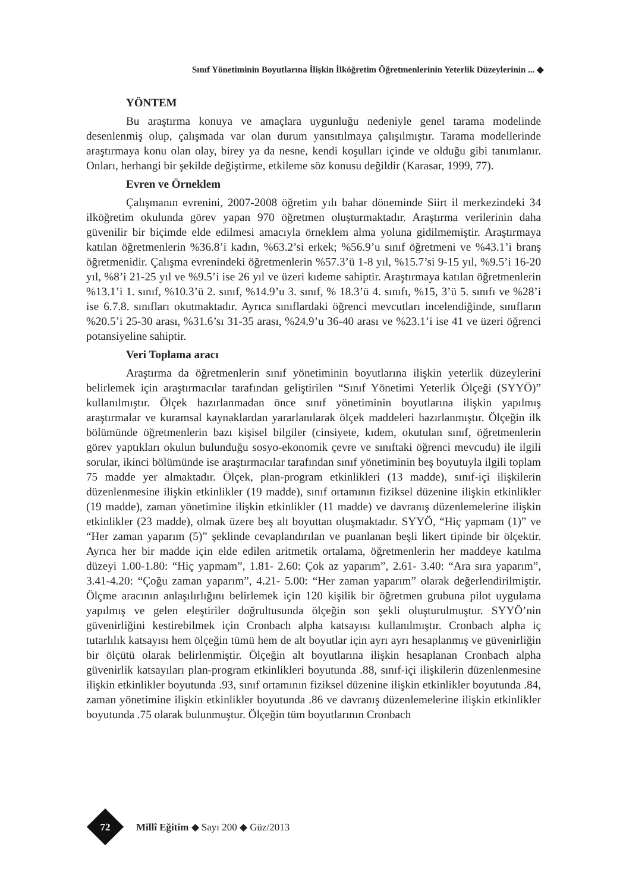Sınıf Yönetiminin Boyutlarına İlişkin İlköğretim Öğretmenlerinin Yeterlik Düzeylerinin ... ◆
YÖNTEM
Bu araştırma konuya ve amaçlara uygunluğu nedeniyle genel tarama modelinde desenlenmiş olup, çalışmada var olan durum yansıtılmaya çalışılmıştır. Tarama modellerinde araştırmaya konu olan olay, birey ya da nesne, kendi koşulları içinde ve olduğu gibi tanımlanır. Onları, herhangi bir şekilde değiştirme, etkileme söz konusu değildir (Karasar, 1999, 77).
Evren ve Örneklem
Çalışmanın evrenini, 2007-2008 öğretim yılı bahar döneminde Siirt il merkezindeki 34 ilköğretim okulunda görev yapan 970 öğretmen oluşturmaktadır. Araştırma verilerinin daha güvenilir bir biçimde elde edilmesi amacıyla örneklem alma yoluna gidilmemiştir. Araştırmaya katılan öğretmenlerin %36.8’i kadın, %63.2’si erkek; %56.9’u sınıf öğretmeni ve %43.1’i branş öğretmenidir. Çalışma evrenindeki öğretmenlerin %57.3’ü 1-8 yıl, %15.7’si 9-15 yıl, %9.5’i 16-20 yıl, %8’i 21-25 yıl ve %9.5’i ise 26 yıl ve üzeri kıdeme sahiptir. Araştırmaya katılan öğretmenlerin %13.1’i 1. sınıf, %10.3’ü 2. sınıf, %14.9’u 3. sınıf, % 18.3’ü 4. sınıfı, %15, 3’ü 5. sınıfı ve %28’i ise 6.7.8. sınıfları okutmaktadır. Ayrıca sınıflardaki öğrenci mevcutları incelendiğinde, sınıfların %20.5’i 25-30 arası, %31.6’sı 31-35 arası, %24.9’u 36-40 arası ve %23.1’i ise 41 ve üzeri öğrenci potansiyeline sahiptir.
Veri Toplama aracı
Araştırma da öğretmenlerin sınıf yönetiminin boyutlarına ilişkin yeterlik düzeylerini belirlemek için araştırmacılar tarafından geliştirilen “Sınıf Yönetimi Yeterlik Ölçeği (SYYÖ)” kullanılmıştır. Ölçek hazırlanmadan önce sınıf yönetiminin boyutlarına ilişkin yapılmış araştırmalar ve kuramsal kaynaklardan yararlanılarak ölçek maddeleri hazırlanmıştır. Ölçeğin ilk bölümünde öğretmenlerin bazı kişisel bilgiler (cinsiyete, kıdem, okutulan sınıf, öğretmenlerin görev yaptıkları okulun bulunduğu sosyo-ekonomik çevre ve sınıftaki öğrenci mevcudu) ile ilgili sorular, ikinci bölümünde ise araştırmacılar tarafından sınıf yönetiminin beş boyutuyla ilgili toplam 75 madde yer almaktadır. Ölçek, plan-program etkinlikleri (13 madde), sınıf-içi ilişkilerin düzenlenmesine ilişkin etkinlikler (19 madde), sınıf ortamının fiziksel düzenine ilişkin etkinlikler (19 madde), zaman yönetimine ilişkin etkinlikler (11 madde) ve davranış düzenlemelerine ilişkin etkinlikler (23 madde), olmak üzere beş alt boyuttan oluşmaktadır. SYYÖ, “Hiç yapmam (1)” ve “Her zaman yaparım (5)” şeklinde cevaplandırılan ve puanlanan beşli likert tipinde bir ölçektir. Ayrıca her bir madde için elde edilen aritmetik ortalama, öğretmenlerin her maddeye katılma düzeyi 1.00-1.80: “Hiç yapmam”, 1.81- 2.60: Çok az yaparım”, 2.61- 3.40: “Ara sıra yaparım”, 3.41-4.20: “Çoğu zaman yaparım”, 4.21- 5.00: “Her zaman yaparım” olarak değerlendirilmiştir. Ölçme aracının anlaşılırlığını belirlemek için 120 kişilik bir öğretmen grubuna pilot uygulama yapılmış ve gelen eleştiriler doğrultusunda ölçeğin son şekli oluşturulmuştur. SYYÖ’nin güvenirliğini kestirebilmek için Cronbach alpha katsayısı kullanılmıştır. Cronbach alpha iç tutarlılık katsayısı hem ölçeğin tümü hem de alt boyutlar için ayrı ayrı hesaplanmış ve güvenirliğin bir ölçütü olarak belirlenmiştir. Ölçeğin alt boyutlarına ilişkin hesaplanan Cronbach alpha güvenirlik katsayıları plan-program etkinlikleri boyutunda .88, sınıf-içi ilişkilerin düzenlenmesine ilişkin etkinlikler boyutunda .93, sınıf ortamının fiziksel düzenine ilişkin etkinlikler boyutunda .84, zaman yönetimine ilişkin etkinlikler boyutunda .86 ve davranış düzenlemelerine ilişkin etkinlikler boyutunda .75 olarak bulunmuştur. Ölçeğin tüm boyutlarının Cronbach
72 Millî Eğitim ◆ Sayı 200 ◆ Güz/2013